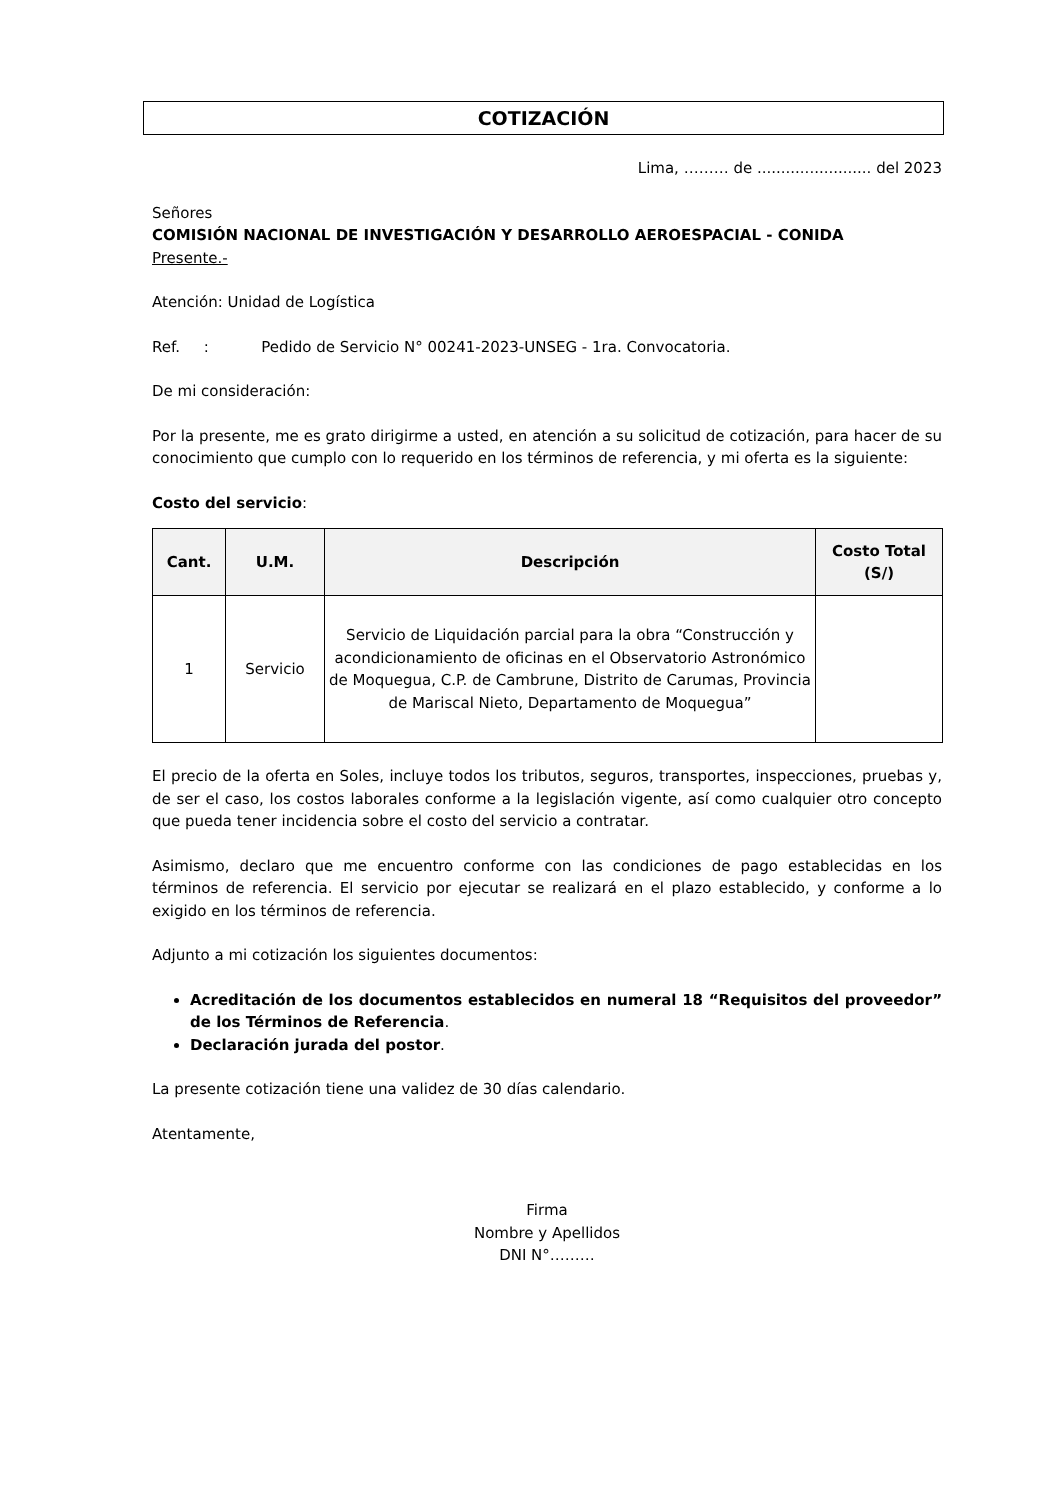COTIZACIÓN
Lima, ……… de ........................ del 2023
Señores
COMISIÓN NACIONAL DE INVESTIGACIÓN Y DESARROLLO AEROESPACIAL - CONIDA
Presente.-
Atención: Unidad de Logística
Ref. : Pedido de Servicio N° 00241-2023-UNSEG - 1ra. Convocatoria.
De mi consideración:
Por la presente, me es grato dirigirme a usted, en atención a su solicitud de cotización, para hacer de su conocimiento que cumplo con lo requerido en los términos de referencia, y mi oferta es la siguiente:
Costo del servicio:
| Cant. | U.M. | Descripción | Costo Total (S/) |
| --- | --- | --- | --- |
| 1 | Servicio | Servicio de Liquidación parcial para la obra “Construcción y acondicionamiento de oficinas en el Observatorio Astronómico de Moquegua, C.P. de Cambrune, Distrito de Carumas, Provincia de Mariscal Nieto, Departamento de Moquegua” | |
El precio de la oferta en Soles, incluye todos los tributos, seguros, transportes, inspecciones, pruebas y, de ser el caso, los costos laborales conforme a la legislación vigente, así como cualquier otro concepto que pueda tener incidencia sobre el costo del servicio a contratar.
Asimismo, declaro que me encuentro conforme con las condiciones de pago establecidas en los términos de referencia. El servicio por ejecutar se realizará en el plazo establecido, y conforme a lo exigido en los términos de referencia.
Adjunto a mi cotización los siguientes documentos:
Acreditación de los documentos establecidos en numeral 18 “Requisitos del proveedor” de los Términos de Referencia.
Declaración jurada del postor.
La presente cotización tiene una validez de 30 días calendario.
Atentamente,
Firma
Nombre y Apellidos
DNI N°………